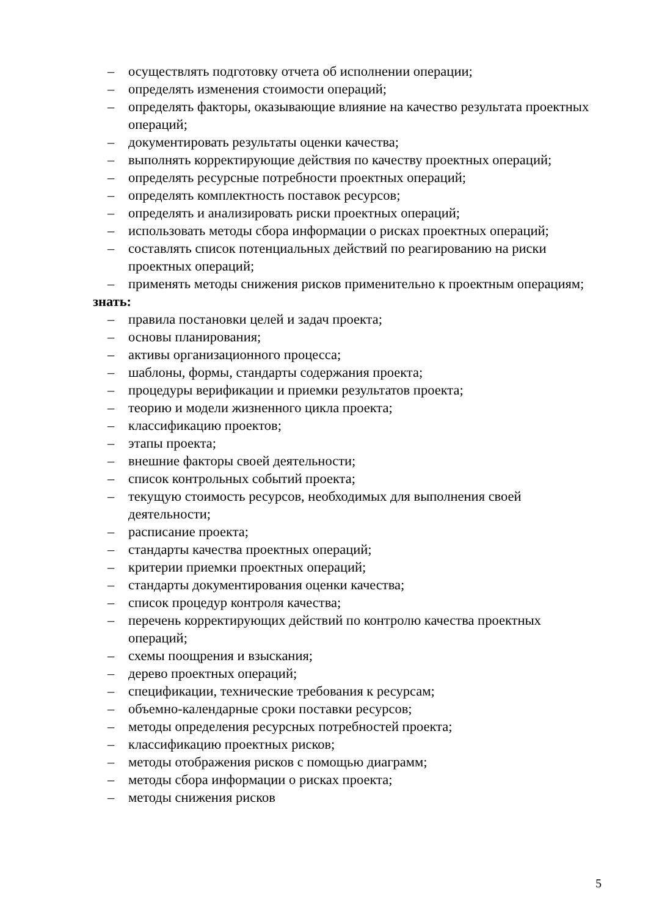– осуществлять подготовку отчета об исполнении операции;
– определять изменения стоимости операций;
– определять факторы, оказывающие влияние на качество результата проектных операций;
– документировать результаты оценки качества;
– выполнять корректирующие действия по качеству проектных операций;
– определять ресурсные потребности проектных операций;
– определять комплектность поставок ресурсов;
– определять и анализировать риски проектных операций;
– использовать методы сбора информации о рисках проектных операций;
– составлять список потенциальных действий по реагированию на риски проектных операций;
– применять методы снижения рисков применительно к проектным операциям;
знать:
– правила постановки целей и задач проекта;
– основы планирования;
– активы организационного процесса;
– шаблоны, формы, стандарты содержания проекта;
– процедуры верификации и приемки результатов проекта;
– теорию и модели жизненного цикла проекта;
– классификацию проектов;
– этапы проекта;
– внешние факторы своей деятельности;
– список контрольных событий проекта;
– текущую стоимость ресурсов, необходимых для выполнения своей деятельности;
– расписание проекта;
– стандарты качества проектных операций;
– критерии приемки проектных операций;
– стандарты документирования оценки качества;
– список процедур контроля качества;
– перечень корректирующих действий по контролю качества проектных операций;
– схемы поощрения и взыскания;
– дерево проектных операций;
– спецификации, технические требования к ресурсам;
– объемно-календарные сроки поставки ресурсов;
– методы определения ресурсных потребностей проекта;
– классификацию проектных рисков;
– методы отображения рисков с помощью диаграмм;
– методы сбора информации о рисках проекта;
– методы снижения рисков
5